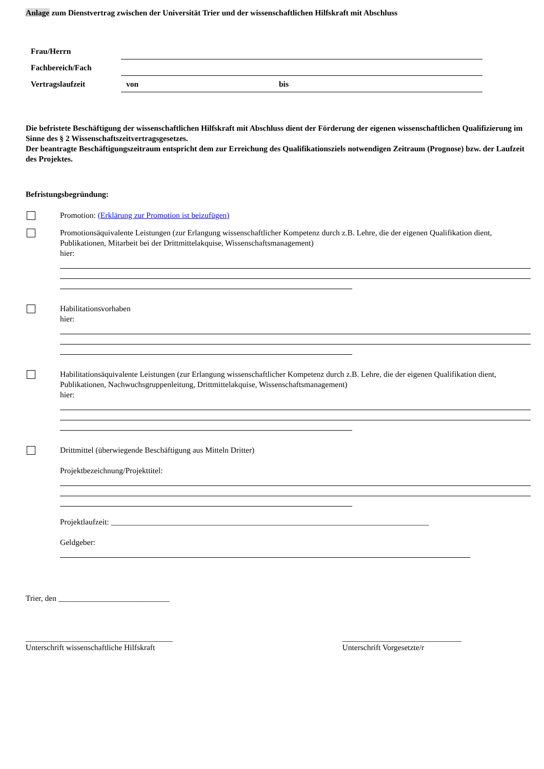Anlage zum Dienstvertrag zwischen der Universität Trier und der wissenschaftlichen Hilfskraft mit Abschluss
| Frau/Herrn | |
| Fachbereich/Fach | |
| Vertragslaufzeit | von bis |
Die befristete Beschäftigung der wissenschaftlichen Hilfskraft mit Abschluss dient der Förderung der eigenen wissenschaftlichen Qualifizierung im Sinne des § 2 Wissenschaftszeitvertragsgesetzes.
Der beantragte Beschäftigungszeitraum entspricht dem zur Erreichung des Qualifikationsziels notwendigen Zeitraum (Prognose) bzw. der Laufzeit des Projektes.
Befristungsbegründung:
Promotion: (Erklärung zur Promotion ist beizufügen)
Promotionsäquivalente Leistungen (zur Erlangung wissenschaftlicher Kompetenz durch z.B. Lehre, die der eigenen Qualifikation dient, Publikationen, Mitarbeit bei der Drittmittelakquise, Wissenschaftsmanagement)
hier:
Habilitationsvorhaben
hier:
Habilitationsäquivalente Leistungen (zur Erlangung wissenschaftlicher Kompetenz durch z.B. Lehre, die der eigenen Qualifikation dient, Publikationen, Nachwuchsgruppenleitung, Drittmittelakquise, Wissenschaftsmanagement)
hier:
Drittmittel (überwiegende Beschäftigung aus Mitteln Dritter)
Projektbezeichnung/Projekttitel:
Projektlaufzeit: ________________________________________________________________________________
Geldgeber:
Trier, den ____________________________
_____________________________________
Unterschrift wissenschaftliche Hilfskraft
______________________________
Unterschrift Vorgesetzte/r